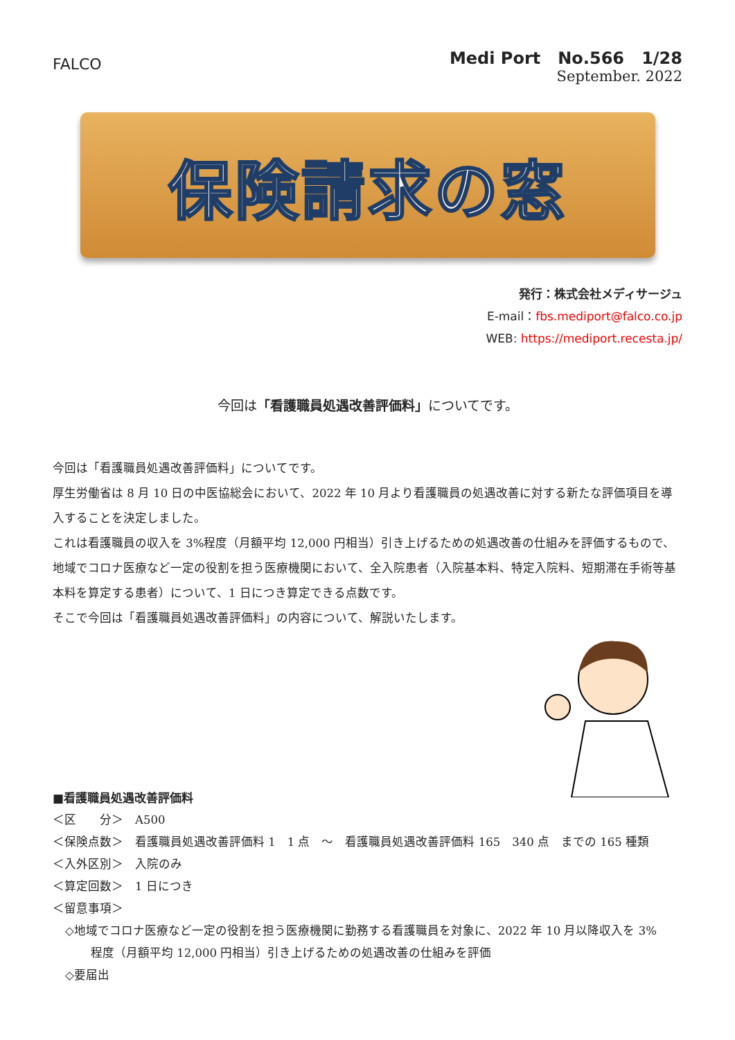FALCO
Medi Port No.566 1/28
September. 2022
保険請求の窓
発行：株式会社メディサージュ
E-mail：fbs.mediport@falco.co.jp
WEB: https://mediport.recesta.jp/
今回は「看護職員処遇改善評価料」についてです。
今回は「看護職員処遇改善評価料」についてです。
厚生労働省は 8 月 10 日の中医協総会において、2022 年 10 月より看護職員の処遇改善に対する新たな評価項目を導入することを決定しました。
これは看護職員の収入を 3%程度（月額平均 12,000 円相当）引き上げるための処遇改善の仕組みを評価するもので、地域でコロナ医療など一定の役割を担う医療機関において、全入院患者（入院基本料、特定入院料、短期滞在手術等基本料を算定する患者）について、1 日につき算定できる点数です。
そこで今回は「看護職員処遇改善評価料」の内容について、解説いたします。
■看護職員処遇改善評価料
＜区　　分＞　A500
＜保険点数＞　看護職員処遇改善評価料 1　1 点　～　看護職員処遇改善評価料 165　340 点　までの 165 種類
＜入外区別＞　入院のみ
＜算定回数＞　1 日につき
＜留意事項＞
◇地域でコロナ医療など一定の役割を担う医療機関に勤務する看護職員を対象に、2022 年 10 月以降収入を 3%
程度（月額平均 12,000 円相当）引き上げるための処遇改善の仕組みを評価
◇要届出